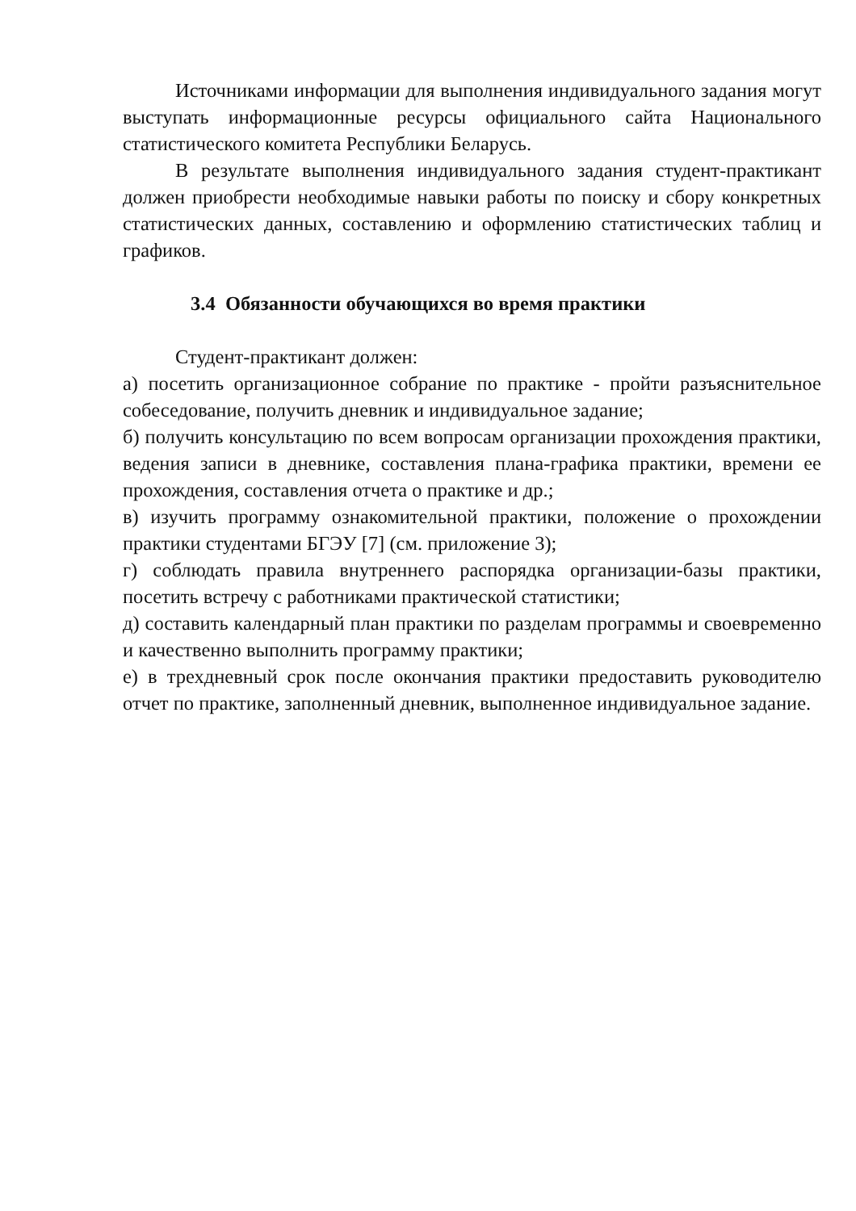Источниками информации для выполнения индивидуального задания могут выступать информационные ресурсы официального сайта Национального статистического комитета Республики Беларусь.
В результате выполнения индивидуального задания студент-практикант должен приобрести необходимые навыки работы по поиску и сбору конкретных статистических данных, составлению и оформлению статистических таблиц и графиков.
3.4 Обязанности обучающихся во время практики
Студент-практикант должен:
а) посетить организационное собрание по практике - пройти разъяснительное собеседование, получить дневник и индивидуальное задание;
б) получить консультацию по всем вопросам организации прохождения практики, ведения записи в дневнике, составления плана-графика практики, времени ее прохождения, составления отчета о практике и др.;
в) изучить программу ознакомительной практики, положение о прохождении практики студентами БГЭУ [7] (см. приложение 3);
г) соблюдать правила внутреннего распорядка организации-базы практики, посетить встречу с работниками практической статистики;
д) составить календарный план практики по разделам программы и своевременно и качественно выполнить программу практики;
е) в трехдневный срок после окончания практики предоставить руководителю отчет по практике, заполненный дневник, выполненное индивидуальное задание.